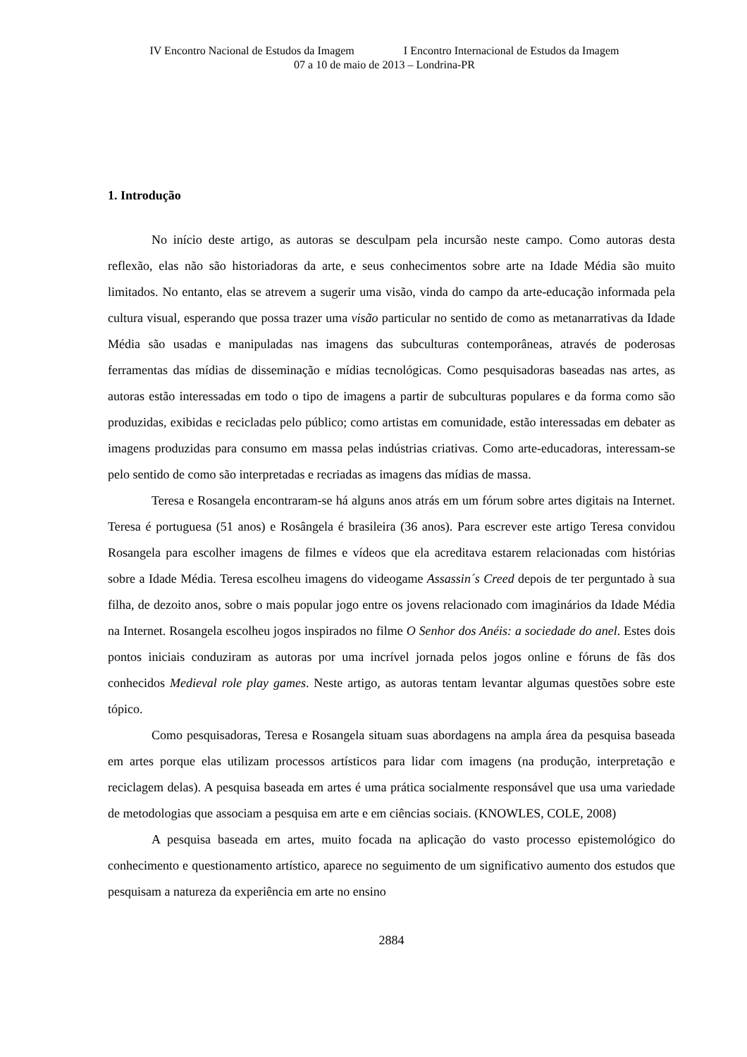IV Encontro Nacional de Estudos da Imagem I Encontro Internacional de Estudos da Imagem
07 a 10 de maio de 2013 – Londrina-PR
1. Introdução
No início deste artigo, as autoras se desculpam pela incursão neste campo. Como autoras desta reflexão, elas não são historiadoras da arte, e seus conhecimentos sobre arte na Idade Média são muito limitados. No entanto, elas se atrevem a sugerir uma visão, vinda do campo da arte-educação informada pela cultura visual, esperando que possa trazer uma visão particular no sentido de como as metanarrativas da Idade Média são usadas e manipuladas nas imagens das subculturas contemporâneas, através de poderosas ferramentas das mídias de disseminação e mídias tecnológicas. Como pesquisadoras baseadas nas artes, as autoras estão interessadas em todo o tipo de imagens a partir de subculturas populares e da forma como são produzidas, exibidas e recicladas pelo público; como artistas em comunidade, estão interessadas em debater as imagens produzidas para consumo em massa pelas indústrias criativas. Como arte-educadoras, interessam-se pelo sentido de como são interpretadas e recriadas as imagens das mídias de massa.
Teresa e Rosangela encontraram-se há alguns anos atrás em um fórum sobre artes digitais na Internet. Teresa é portuguesa (51 anos) e Rosângela é brasileira (36 anos). Para escrever este artigo Teresa convidou Rosangela para escolher imagens de filmes e vídeos que ela acreditava estarem relacionadas com histórias sobre a Idade Média. Teresa escolheu imagens do videogame Assassin´s Creed depois de ter perguntado à sua filha, de dezoito anos, sobre o mais popular jogo entre os jovens relacionado com imaginários da Idade Média na Internet. Rosangela escolheu jogos inspirados no filme O Senhor dos Anéis: a sociedade do anel. Estes dois pontos iniciais conduziram as autoras por uma incrível jornada pelos jogos online e fóruns de fãs dos conhecidos Medieval role play games. Neste artigo, as autoras tentam levantar algumas questões sobre este tópico.
Como pesquisadoras, Teresa e Rosangela situam suas abordagens na ampla área da pesquisa baseada em artes porque elas utilizam processos artísticos para lidar com imagens (na produção, interpretação e reciclagem delas). A pesquisa baseada em artes é uma prática socialmente responsável que usa uma variedade de metodologias que associam a pesquisa em arte e em ciências sociais. (KNOWLES, COLE, 2008)
A pesquisa baseada em artes, muito focada na aplicação do vasto processo epistemológico do conhecimento e questionamento artístico, aparece no seguimento de um significativo aumento dos estudos que pesquisam a natureza da experiência em arte no ensino
2884